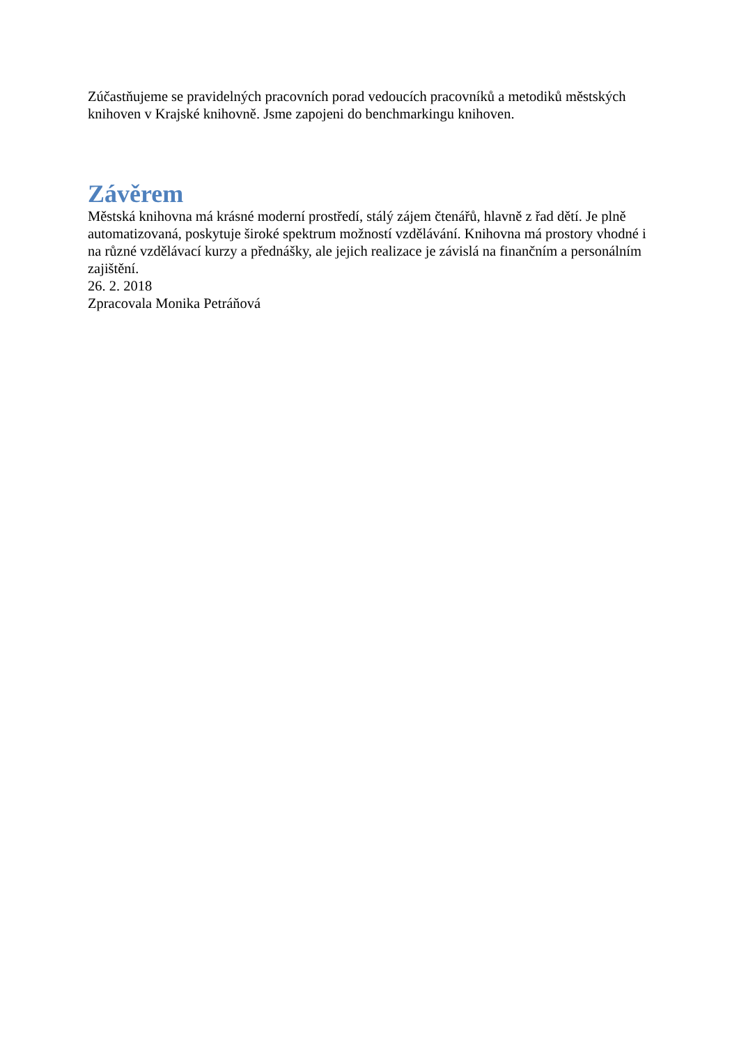Zúčastňujeme se pravidelných pracovních porad vedoucích pracovníků a metodiků městských knihoven v Krajské knihovně. Jsme zapojeni do benchmarkingu knihoven.
Závěrem
Městská knihovna má krásné moderní prostředí, stálý zájem čtenářů, hlavně z řad dětí. Je plně automatizovaná, poskytuje široké spektrum možností vzdělávání. Knihovna má prostory vhodné i na různé vzdělávací kurzy a přednášky, ale jejich realizace je závislá na finančním a personálním zajištění.
26. 2. 2018
Zpracovala Monika Petráňová